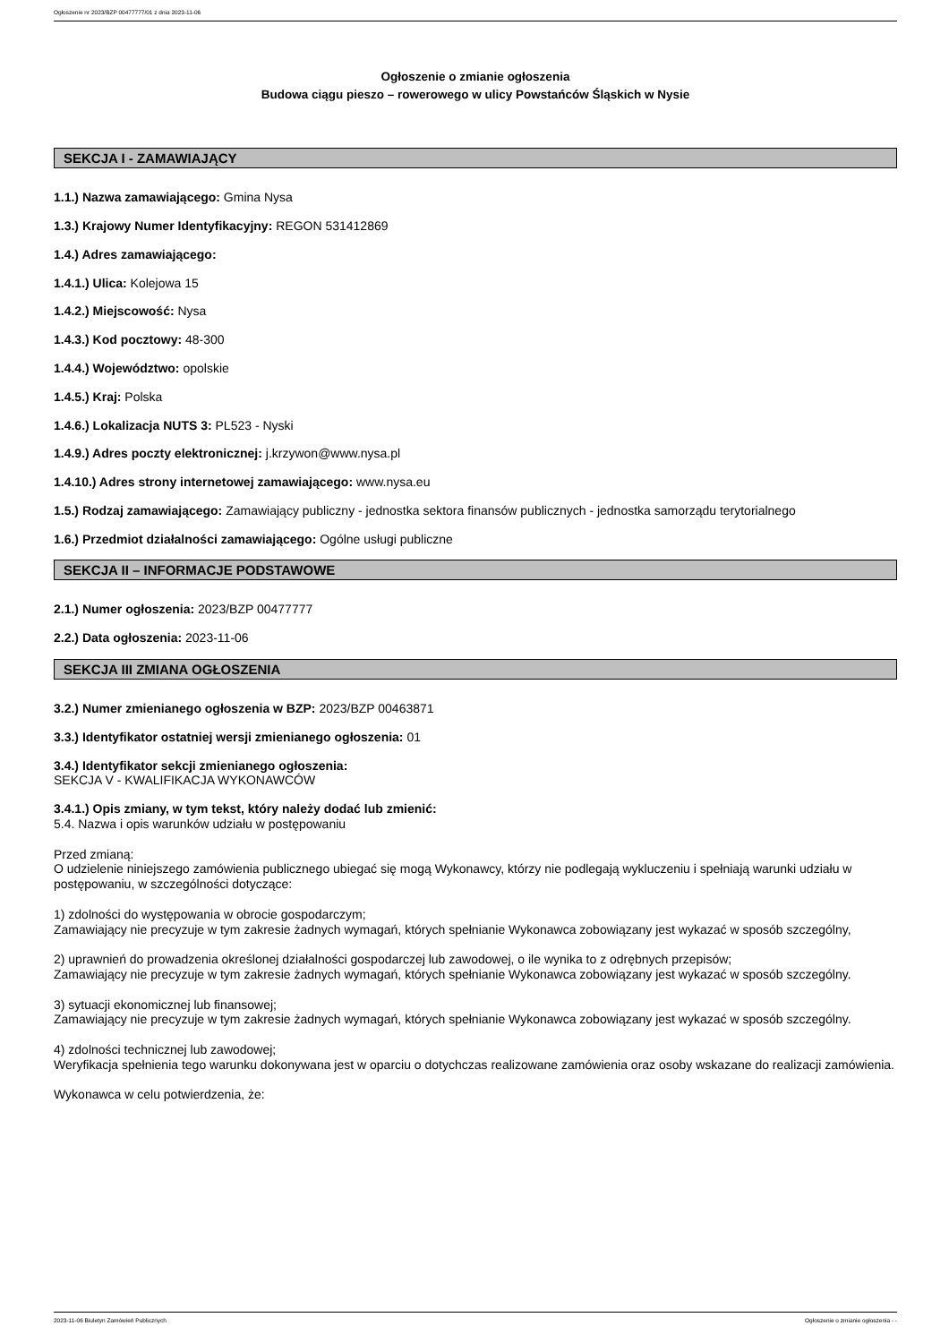Ogłoszenie nr 2023/BZP 00477777/01 z dnia 2023-11-06
Ogłoszenie o zmianie ogłoszenia
Budowa ciągu pieszo – rowerowego w ulicy Powstańców Śląskich w Nysie
SEKCJA I - ZAMAWIAJĄCY
1.1.) Nazwa zamawiającego: Gmina Nysa
1.3.) Krajowy Numer Identyfikacyjny: REGON 531412869
1.4.) Adres zamawiającego:
1.4.1.) Ulica: Kolejowa 15
1.4.2.) Miejscowość: Nysa
1.4.3.) Kod pocztowy: 48-300
1.4.4.) Województwo: opolskie
1.4.5.) Kraj: Polska
1.4.6.) Lokalizacja NUTS 3: PL523 - Nyski
1.4.9.) Adres poczty elektronicznej: j.krzywon@www.nysa.pl
1.4.10.) Adres strony internetowej zamawiającego: www.nysa.eu
1.5.) Rodzaj zamawiającego: Zamawiający publiczny - jednostka sektora finansów publicznych - jednostka samorządu terytorialnego
1.6.) Przedmiot działalności zamawiającego: Ogólne usługi publiczne
SEKCJA II – INFORMACJE PODSTAWOWE
2.1.) Numer ogłoszenia: 2023/BZP 00477777
2.2.) Data ogłoszenia: 2023-11-06
SEKCJA III ZMIANA OGŁOSZENIA
3.2.) Numer zmienianego ogłoszenia w BZP: 2023/BZP 00463871
3.3.) Identyfikator ostatniej wersji zmienianego ogłoszenia: 01
3.4.) Identyfikator sekcji zmienianego ogłoszenia:
SEKCJA V - KWALIFIKACJA WYKONAWCÓW
3.4.1.) Opis zmiany, w tym tekst, który należy dodać lub zmienić:
5.4. Nazwa i opis warunków udziału w postępowaniu
Przed zmianą:
O udzielenie niniejszego zamówienia publicznego ubiegać się mogą Wykonawcy, którzy nie podlegają wykluczeniu i spełniają warunki udziału w postępowaniu, w szczególności dotyczące:
1) zdolności do występowania w obrocie gospodarczym;
Zamawiający nie precyzuje w tym zakresie żadnych wymagań, których spełnianie Wykonawca zobowiązany jest wykazać w sposób szczególny,
2) uprawnień do prowadzenia określonej działalności gospodarczej lub zawodowej, o ile wynika to z odrębnych przepisów;
Zamawiający nie precyzuje w tym zakresie żadnych wymagań, których spełnianie Wykonawca zobowiązany jest wykazać w sposób szczególny.
3) sytuacji ekonomicznej lub finansowej;
Zamawiający nie precyzuje w tym zakresie żadnych wymagań, których spełnianie Wykonawca zobowiązany jest wykazać w sposób szczególny.
4) zdolności technicznej lub zawodowej;
Weryfikacja spełnienia tego warunku dokonywana jest w oparciu o dotychczas realizowane zamówienia oraz osoby wskazane do realizacji zamówienia.
Wykonawca w celu potwierdzenia, że:
2023-11-06 Biuletyn Zamówień Publicznych Ogłoszenie o zmianie ogłoszenia - -